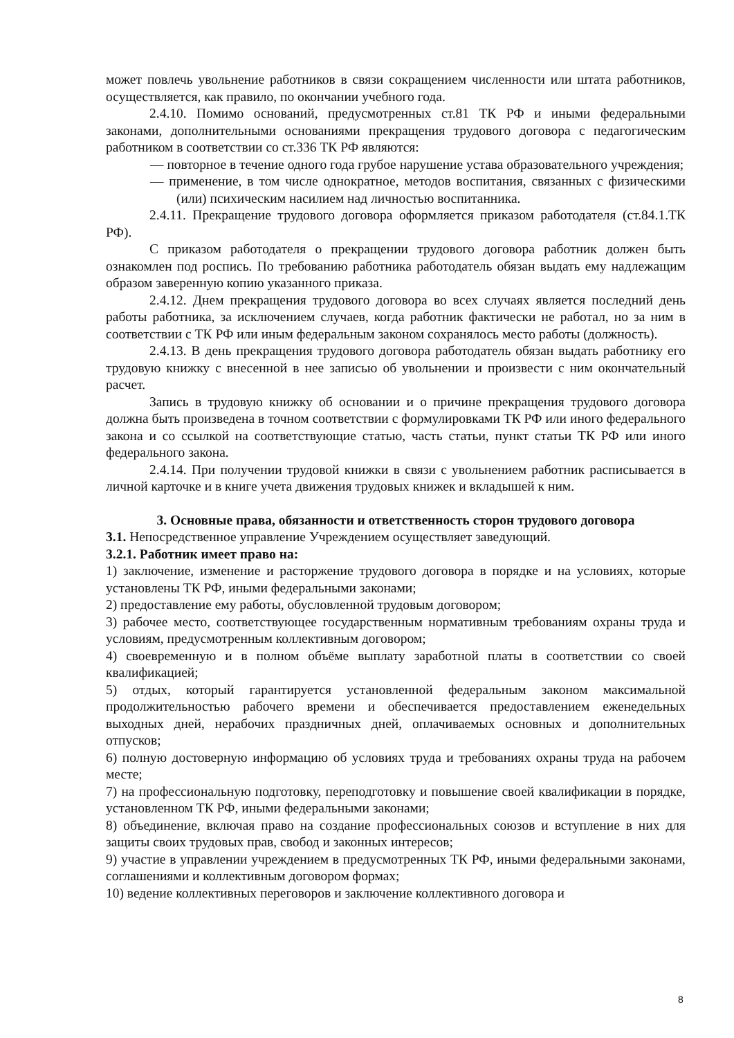может повлечь увольнение работников в связи сокращением численности или штата работников, осуществляется, как правило, по окончании учебного года.
2.4.10. Помимо оснований, предусмотренных ст.81 ТК РФ и иными федеральными законами, дополнительными основаниями прекращения трудового договора с педагогическим работником в соответствии со ст.336 ТК РФ являются:
— повторное в течение одного года грубое нарушение устава образовательного учреждения;
— применение, в том числе однократное, методов воспитания, связанных с физическими (или) психическим насилием над личностью воспитанника.
2.4.11. Прекращение трудового договора оформляется приказом работодателя (ст.84.1.ТК РФ).
С приказом работодателя о прекращении трудового договора работник должен быть ознакомлен под роспись. По требованию работника работодатель обязан выдать ему надлежащим образом заверенную копию указанного приказа.
2.4.12. Днем прекращения трудового договора во всех случаях является последний день работы работника, за исключением случаев, когда работник фактически не работал, но за ним в соответствии с ТК РФ или иным федеральным законом сохранялось место работы (должность).
2.4.13. В день прекращения трудового договора работодатель обязан выдать работнику его трудовую книжку с внесенной в нее записью об увольнении и произвести с ним окончательный расчет.
Запись в трудовую книжку об основании и о причине прекращения трудового договора должна быть произведена в точном соответствии с формулировками ТК РФ или иного федерального закона и со ссылкой на соответствующие статью, часть статьи, пункт статьи ТК РФ или иного федерального закона.
2.4.14. При получении трудовой книжки в связи с увольнением работник расписывается в личной карточке и в книге учета движения трудовых книжек и вкладышей к ним.
3. Основные права, обязанности и ответственность сторон трудового договора
3.1. Непосредственное управление Учреждением осуществляет заведующий.
3.2.1. Работник имеет право на:
1) заключение, изменение и расторжение трудового договора в порядке и на условиях, которые установлены ТК РФ, иными федеральными законами;
2) предоставление ему работы, обусловленной трудовым договором;
3) рабочее место, соответствующее государственным нормативным требованиям охраны труда и условиям, предусмотренным коллективным договором;
4) своевременную и в полном объёме выплату заработной платы в соответствии со своей квалификацией;
5) отдых, который гарантируется установленной федеральным законом максимальной продолжительностью рабочего времени и обеспечивается предоставлением еженедельных выходных дней, нерабочих праздничных дней, оплачиваемых основных и дополнительных отпусков;
6) полную достоверную информацию об условиях труда и требованиях охраны труда на рабочем месте;
7) на профессиональную подготовку, переподготовку и повышение своей квалификации в порядке, установленном ТК РФ, иными федеральными законами;
8) объединение, включая право на создание профессиональных союзов и вступление в них для защиты своих трудовых прав, свобод и законных интересов;
9) участие в управлении учреждением в предусмотренных ТК РФ, иными федеральными законами, соглашениями и коллективным договором формах;
10) ведение коллективных переговоров и заключение коллективного договора и
8